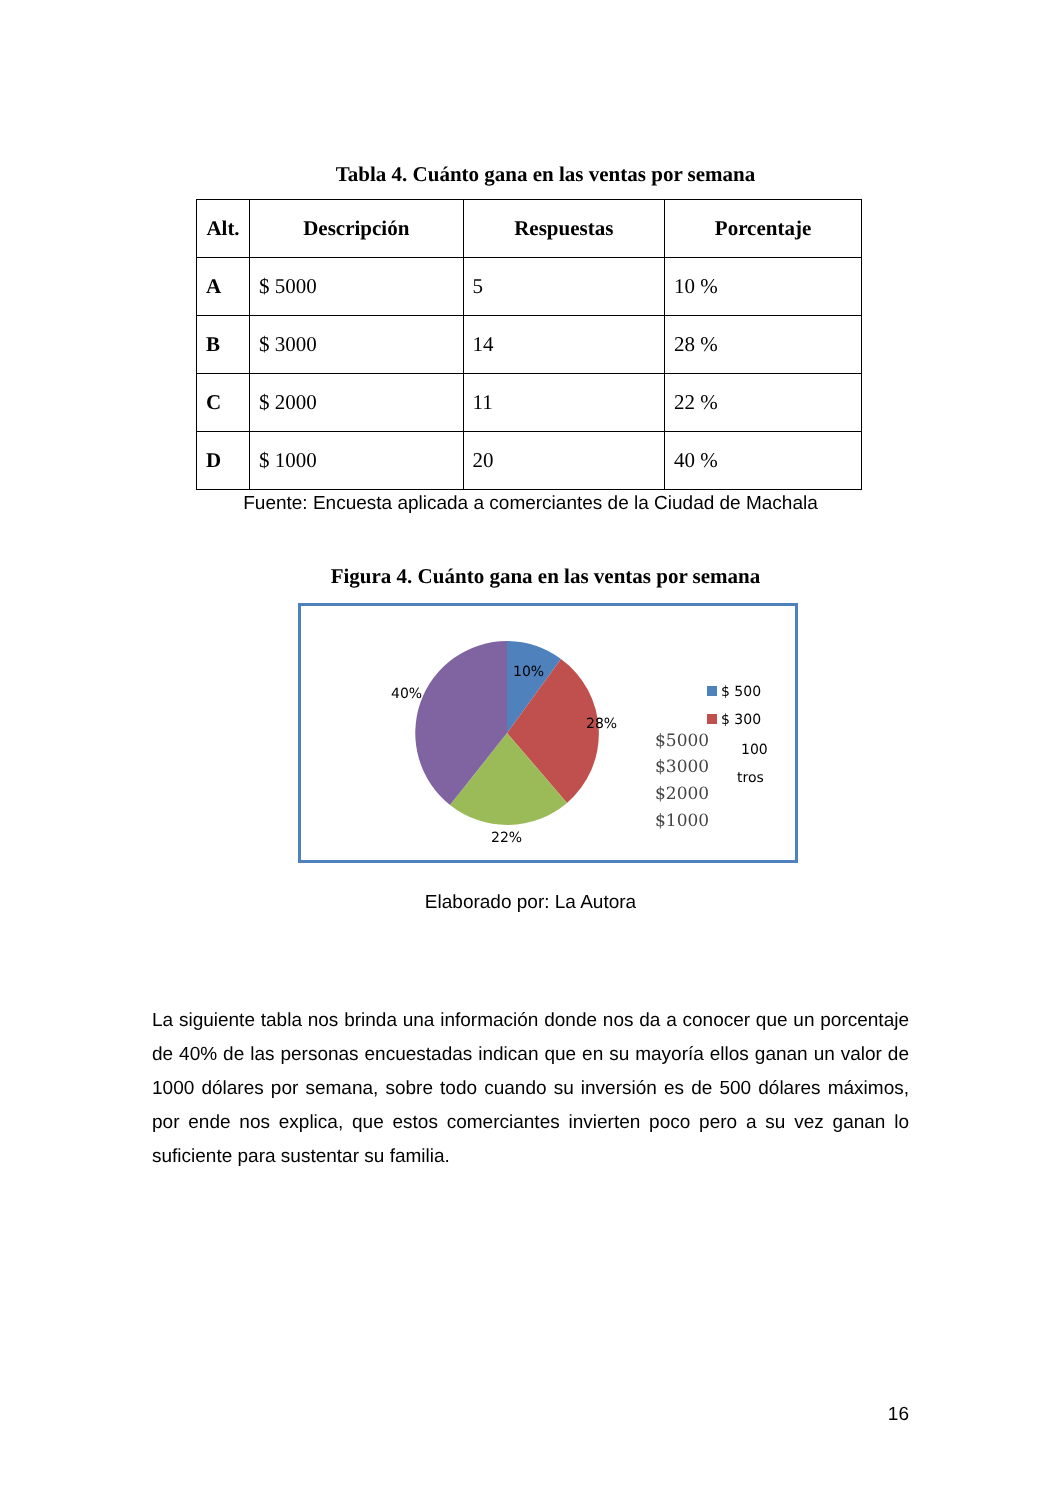Tabla 4. Cuánto gana en las ventas por semana
| Alt. | Descripción | Respuestas | Porcentaje |
| --- | --- | --- | --- |
| A | $ 5000 | 5 | 10 % |
| B | $ 3000 | 14 | 28 % |
| C | $ 2000 | 11 | 22 % |
| D | $ 1000 | 20 | 40 % |
Fuente: Encuesta aplicada a comerciantes de la Ciudad de Machala
Figura 4. Cuánto gana en las ventas por semana
10%
28%
22%
40%
$ 500
$ 300
100
tros
$5000
$3000
$2000
$1000
Elaborado por: La Autora
La siguiente tabla nos brinda una información donde nos da a conocer que un porcentaje de 40% de las personas encuestadas indican que en su mayoría ellos ganan un valor de 1000 dólares por semana, sobre todo cuando su inversión es de 500 dólares máximos, por ende nos explica, que estos comerciantes invierten poco pero a su vez ganan lo suficiente para sustentar su familia.
16